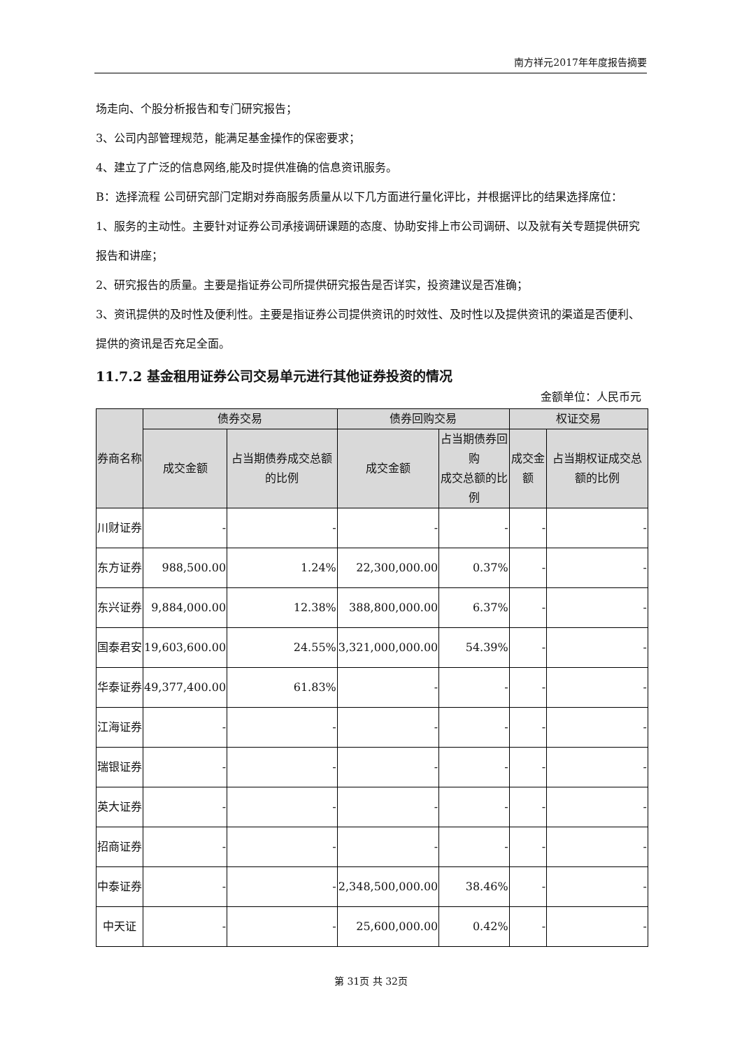南方祥元2017年年度报告摘要
场走向、个股分析报告和专门研究报告；
3、公司内部管理规范，能满足基金操作的保密要求；
4、建立了广泛的信息网络,能及时提供准确的信息资讯服务。
B：选择流程 公司研究部门定期对券商服务质量从以下几方面进行量化评比，并根据评比的结果选择席位：
1、服务的主动性。主要针对证券公司承接调研课题的态度、协助安排上市公司调研、以及就有关专题提供研究报告和讲座；
2、研究报告的质量。主要是指证券公司所提供研究报告是否详实，投资建议是否准确；
3、资讯提供的及时性及便利性。主要是指证券公司提供资讯的时效性、及时性以及提供资讯的渠道是否便利、提供的资讯是否充足全面。
11.7.2 基金租用证券公司交易单元进行其他证券投资的情况
金额单位：人民币元
| 券商名称 | 债券交易 | | 债券回购交易 | | 权证交易 | |
| --- | --- | --- | --- | --- | --- | --- |
| | 成交金额 | 占当期债券成交总额的比例 | 成交金额 | 占当期债券回购 成交总额的比例 | 成交金额 | 占当期权证成交总额的比例 |
| 川财证券 | - | - | - | - | - | - |
| 东方证券 | 988,500.00 | 1.24% | 22,300,000.00 | 0.37% | - | - |
| 东兴证券 | 9,884,000.00 | 12.38% | 388,800,000.00 | 6.37% | - | - |
| 国泰君安 | 19,603,600.00 | 24.55% | 3,321,000,000.00 | 54.39% | - | - |
| 华泰证券 | 49,377,400.00 | 61.83% | - | - | - | - |
| 江海证券 | - | - | - | - | - | - |
| 瑞银证券 | - | - | - | - | - | - |
| 英大证券 | - | - | - | - | - | - |
| 招商证券 | - | - | - | - | - | - |
| 中泰证券 | - | - | 2,348,500,000.00 | 38.46% | - | - |
| 中天证 | - | - | 25,600,000.00 | 0.42% | - | - |
第 31页 共 32页